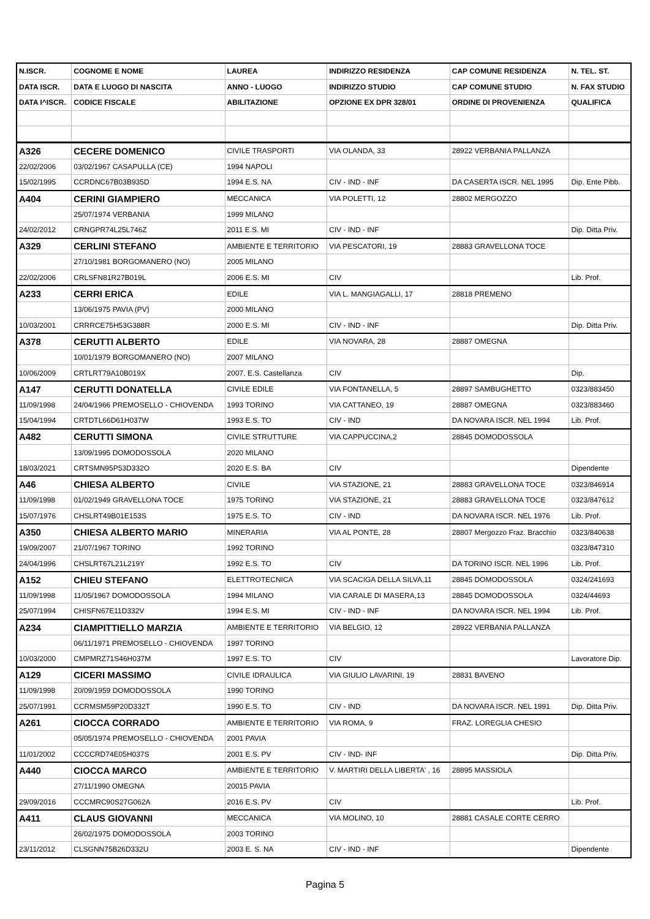| N.ISCR. | COGNOME E NOME | LAUREA | INDIRIZZO RESIDENZA | CAP COMUNE RESIDENZA | N. TEL. ST. |
| --- | --- | --- | --- | --- | --- |
| DATA ISCR. | DATA E LUOGO DI NASCITA | ANNO - LUOGO | INDIRIZZO STUDIO | CAP COMUNE STUDIO | N. FAX STUDIO |
| DATA I^ISCR. | CODICE FISCALE | ABILITAZIONE | OPZIONE EX DPR 328/01 | ORDINE DI PROVENIENZA | QUALIFICA |
| A326 | CECERE DOMENICO | CIVILE TRASPORTI | VIA OLANDA, 33 | 28922 VERBANIA PALLANZA | |
| 22/02/2006 | 03/02/1967 CASAPULLA (CE) | 1994 NAPOLI | | | |
| 15/02/1995 | CCRDNC67B03B935D | 1994 E.S. NA | CIV - IND - INF | DA CASERTA ISCR. NEL 1995 | Dip. Ente Pibb. |
| A404 | CERINI GIAMPIERO | MECCANICA | VIA POLETTI, 12 | 28802 MERGOZZO | |
| | 25/07/1974 VERBANIA | 1999 MILANO | | | |
| 24/02/2012 | CRNGPR74L25L746Z | 2011 E.S. MI | CIV - IND - INF | | Dip. Ditta Priv. |
| A329 | CERLINI STEFANO | AMBIENTE E TERRITORIO | VIA PESCATORI, 19 | 28883 GRAVELLONA TOCE | |
| | 27/10/1981 BORGOMANERO (NO) | 2005 MILANO | | | |
| 22/02/2006 | CRLSFN81R27B019L | 2006 E.S. MI | CIV | | Lib. Prof. |
| A233 | CERRI ERICA | EDILE | VIA L. MANGIAGALLI, 17 | 28818 PREMENO | |
| | 13/06/1975 PAVIA (PV) | 2000 MILANO | | | |
| 10/03/2001 | CRRRCE75H53G388R | 2000 E.S. MI | CIV - IND - INF | | Dip. Ditta Priv. |
| A378 | CERUTTI ALBERTO | EDILE | VIA NOVARA, 28 | 28887 OMEGNA | |
| | 10/01/1979 BORGOMANERO (NO) | 2007 MILANO | | | |
| 10/06/2009 | CRTLRT79A10B019X | 2007. E.S. Castellanza | CIV | | Dip. |
| A147 | CERUTTI DONATELLA | CIVILE EDILE | VIA FONTANELLA, 5 | 28897 SAMBUGHETTO | 0323/883450 |
| 11/09/1998 | 24/04/1966 PREMOSELLO - CHIOVENDA | 1993 TORINO | VIA CATTANEO, 19 | 28887 OMEGNA | 0323/883460 |
| 15/04/1994 | CRTDTL66D61H037W | 1993 E.S. TO | CIV - IND | DA NOVARA ISCR. NEL 1994 | Lib. Prof. |
| A482 | CERUTTI SIMONA | CIVILE STRUTTURE | VIA CAPPUCCINA,2 | 28845 DOMODOSSOLA | |
| | 13/09/1995 DOMODOSSOLA | 2020 MILANO | | | |
| 18/03/2021 | CRTSMN95P53D332O | 2020 E.S. BA | CIV | | Dipendente |
| A46 | CHIESA ALBERTO | CIVILE | VIA STAZIONE, 21 | 28883 GRAVELLONA TOCE | 0323/846914 |
| 11/09/1998 | 01/02/1949 GRAVELLONA TOCE | 1975 TORINO | VIA STAZIONE, 21 | 28883 GRAVELLONA TOCE | 0323/847612 |
| 15/07/1976 | CHSLRT49B01E153S | 1975 E.S. TO | CIV - IND | DA NOVARA ISCR. NEL 1976 | Lib. Prof. |
| A350 | CHIESA ALBERTO MARIO | MINERARIA | VIA AL PONTE, 28 | 28807 Mergozzo Fraz. Bracchio | 0323/840638 |
| 19/09/2007 | 21/07/1967 TORINO | 1992 TORINO | | | 0323/847310 |
| 24/04/1996 | CHSLRT67L21L219Y | 1992 E.S. TO | CIV | DA TORINO ISCR. NEL 1996 | Lib. Prof. |
| A152 | CHIEU STEFANO | ELETTROTECNICA | VIA SCACIGA DELLA SILVA,11 | 28845 DOMODOSSOLA | 0324/241693 |
| 11/09/1998 | 11/05/1967 DOMODOSSOLA | 1994 MILANO | VIA CARALE DI MASERA,13 | 28845 DOMODOSSOLA | 0324/44693 |
| 25/07/1994 | CHISFN67E11D332V | 1994 E.S. MI | CIV - IND - INF | DA NOVARA ISCR. NEL 1994 | Lib. Prof. |
| A234 | CIAMPITTIELLO MARZIA | AMBIENTE E TERRITORIO | VIA BELGIO, 12 | 28922 VERBANIA PALLANZA | |
| | 06/11/1971 PREMOSELLO - CHIOVENDA | 1997 TORINO | | | |
| 10/03/2000 | CMPMRZ71S46H037M | 1997 E.S. TO | CIV | | Lavoratore Dip. |
| A129 | CICERI MASSIMO | CIVILE IDRAULICA | VIA GIULIO LAVARINI, 19 | 28831 BAVENO | |
| 11/09/1998 | 20/09/1959 DOMODOSSOLA | 1990 TORINO | | | |
| 25/07/1991 | CCRMSM59P20D332T | 1990 E.S. TO | CIV - IND | DA NOVARA ISCR. NEL 1991 | Dip. Ditta Priv. |
| A261 | CIOCCA CORRADO | AMBIENTE E TERRITORIO | VIA ROMA, 9 | FRAZ. LOREGLIA CHESIO | |
| | 05/05/1974 PREMOSELLO - CHIOVENDA | 2001 PAVIA | | | |
| 11/01/2002 | CCCCRD74E05H037S | 2001 E.S. PV | CIV - IND- INF | | Dip. Ditta Priv. |
| A440 | CIOCCA MARCO | AMBIENTE E TERRITORIO | V. MARTIRI DELLA LIBERTA' , 16 | 28895 MASSIOLA | |
| | 27/11/1990 OMEGNA | 20015 PAVIA | | | |
| 29/09/2016 | CCCMRC90S27G062A | 2016 E.S. PV | CIV | | Lib. Prof. |
| A411 | CLAUS GIOVANNI | MECCANICA | VIA MOLINO, 10 | 28881 CASALE CORTE CERRO | |
| | 26/02/1975 DOMODOSSOLA | 2003 TORINO | | | |
| 23/11/2012 | CLSGNN75B26D332U | 2003 E. S. NA | CIV - IND - INF | | Dipendente |
Pagina 5